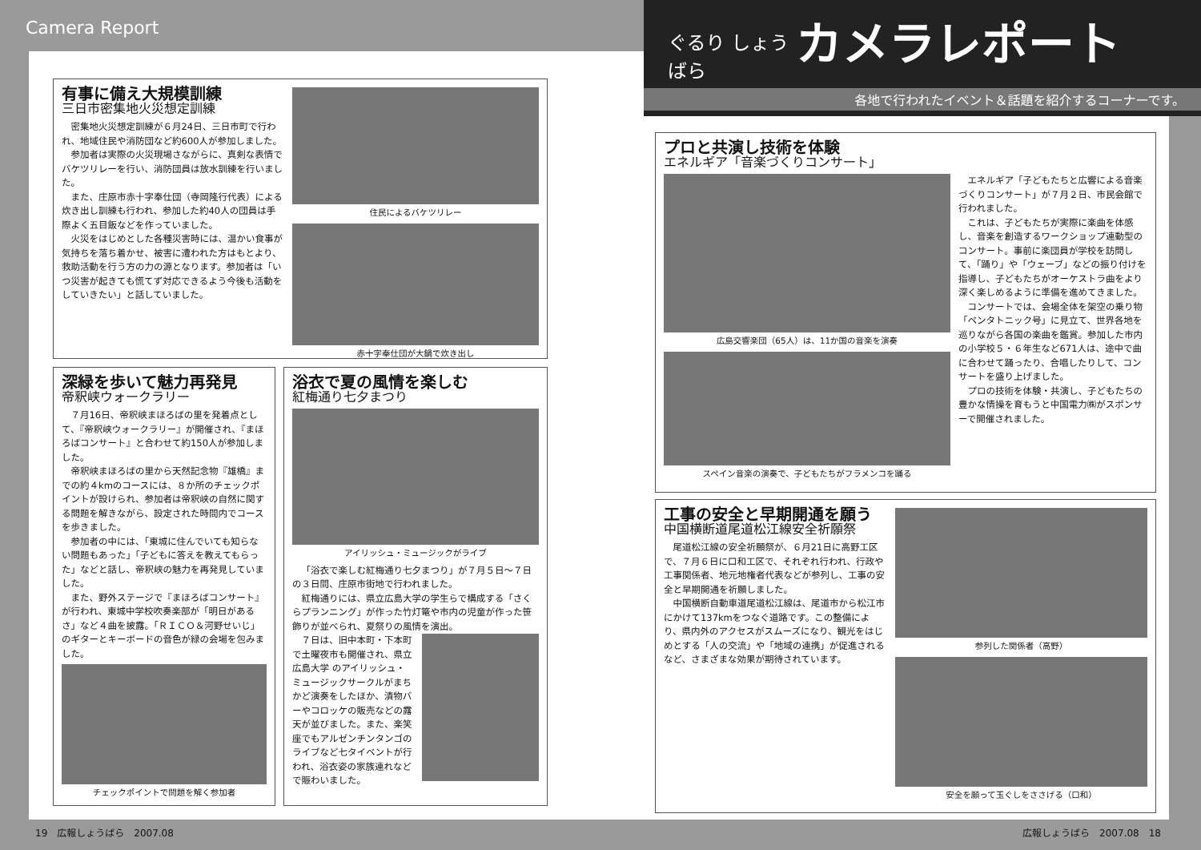Camera Report
有事に備え大規模訓練
三日市密集地火災想定訓練
密集地火災想定訓練が６月24日、三日市町で行われ、地域住民や消防団など約600人が参加しました。
参加者は実際の火災現場さながらに、真剣な表情でバケツリレーを行い、消防団員は放水訓練を行いました。
また、庄原市赤十字奉仕団（寺岡隆行代表）による炊き出し訓練も行われ、参加した約40人の団員は手際よく五目飯などを作っていました。
火災をはじめとした各種災害時には、温かい食事が気持ちを落ち着かせ、被害に遭われた方はもとより、救助活動を行う方の力の源となります。参加者は「いつ災害が起きても慌てず対応できるよう今後も活動をしていきたい」と話していました。
住民によるバケツリレー
赤十字奉仕団が大鍋で炊き出し
深緑を歩いて魅力再発見
帝釈峡ウォークラリー
７月16日、帝釈峡まほろばの里を発着点として、『帝釈峡ウォークラリー』が開催され、『まほろばコンサート』と合わせて約150人が参加しました。
帝釈峡まほろばの里から天然記念物『雄橋』までの約４kmのコースには、８か所のチェックポイントが設けられ、参加者は帝釈峡の自然に関する問題を解きながら、設定された時間内でコースを歩きました。
参加者の中には、「東城に住んでいても知らない問題もあった」「子どもに答えを教えてもらった」などと話し、帝釈峡の魅力を再発見していました。
また、野外ステージで『まほろばコンサート』が行われ、東城中学校吹奏楽部が「明日があるさ」など４曲を披露。「ＲＩＣＯ＆河野せいじ」のギターとキーボードの音色が緑の会場を包みました。
チェックポイントで問題を解く参加者
浴衣で夏の風情を楽しむ
紅梅通り七夕まつり
アイリッシュ・ミュージックがライブ
「浴衣で楽しむ紅梅通り七夕まつり」が７月５日～７日の３日間、庄原市街地で行われました。
紅梅通りには、県立広島大学の学生らで構成する「さくらプランニング」が作った竹灯篭や市内の児童が作った笹飾りが並べられ、夏祭りの風情を演出。
７日は、旧中本町・下本町で土曜夜市も開催され、県立広島大学 のアイリッシュ・ミュージックサークルがまちかど演奏をしたほか、漬物バーやコロッケの販売などの露天が並びました。また、楽笑座でもアルゼンチンタンゴのライブなど七タイベントが行われ、浴衣姿の家族連れなどで賑わいました。
19　広報しょうばら　2007.08
ぐるり しょうばら
カメラレポート
各地で行われたイベント＆話題を紹介するコーナーです。
プロと共演し技術を体験
エネルギア「音楽づくりコンサート」
広島交響楽団（65人）は、11か国の音楽を演奏
スペイン音楽の演奏で、子どもたちがフラメンコを踊る
エネルギア「子どもたちと広響による音楽づくりコンサート」が７月２日、市民会館で行われました。
これは、子どもたちが実際に楽曲を体感し、音楽を創造するワークショップ連動型のコンサート。事前に楽団員が学校を訪問して、「踊り」や「ウェーブ」などの振り付けを指導し、子どもたちがオーケストラ曲をより深く楽しめるように準備を進めてきました。
コンサートでは、会場全体を架空の乗り物「ペンタトニック号」に見立て、世界各地を巡りながら各国の楽曲を鑑賞。参加した市内の小学校５・６年生など671人は、途中で曲に合わせて踊ったり、合唱したりして、コンサートを盛り上げました。
プロの技術を体験・共演し、子どもたちの豊かな情操を育もうと中国電力㈱がスポンサーで開催されました。
工事の安全と早期開通を願う
中国横断道尾道松江線安全祈願祭
尾道松江線の安全祈願祭が、６月21日に高野工区で、７月６日に口和工区で、それぞれ行われ、行政や工事関係者、地元地権者代表などが参列し、工事の安全と早期開通を祈願しました。
中国横断自動車道尾道松江線は、尾道市から松江市にかけて137kmをつなぐ道路です。この整備により、県内外のアクセスがスムーズになり、観光をはじめとする「人の交流」や「地域の連携」が促進されるなど、さまざまな効果が期待されています。
参列した関係者（高野）
安全を願って玉ぐしをささげる（口和）
広報しょうばら　2007.08　18